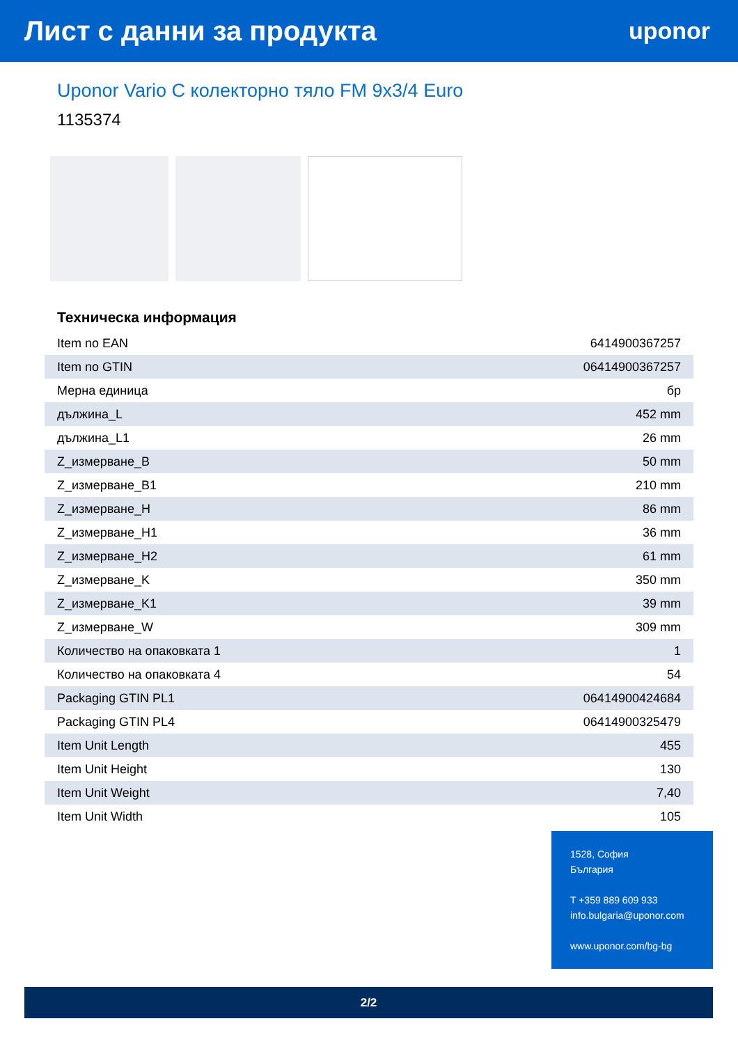Лист с данни за продукта
uponor
Uponor Vario C колекторно тяло FM 9x3/4 Euro
1135374
Техническа информация
| Item no EAN | 6414900367257 |
| Item no GTIN | 06414900367257 |
| Мерна единица | бр |
| дължина_L | 452 mm |
| дължина_L1 | 26 mm |
| Z_измерване_B | 50 mm |
| Z_измерване_B1 | 210 mm |
| Z_измерване_H | 86 mm |
| Z_измерване_H1 | 36 mm |
| Z_измерване_H2 | 61 mm |
| Z_измерване_K | 350 mm |
| Z_измерване_K1 | 39 mm |
| Z_измерване_W | 309 mm |
| Количество на опаковката 1 | 1 |
| Количество на опаковката 4 | 54 |
| Packaging GTIN PL1 | 06414900424684 |
| Packaging GTIN PL4 | 06414900325479 |
| Item Unit Length | 455 |
| Item Unit Height | 130 |
| Item Unit Weight | 7,40 |
| Item Unit Width | 105 |
1528, София
България
T +359 889 609 933
info.bulgaria@uponor.com
www.uponor.com/bg-bg
2/2